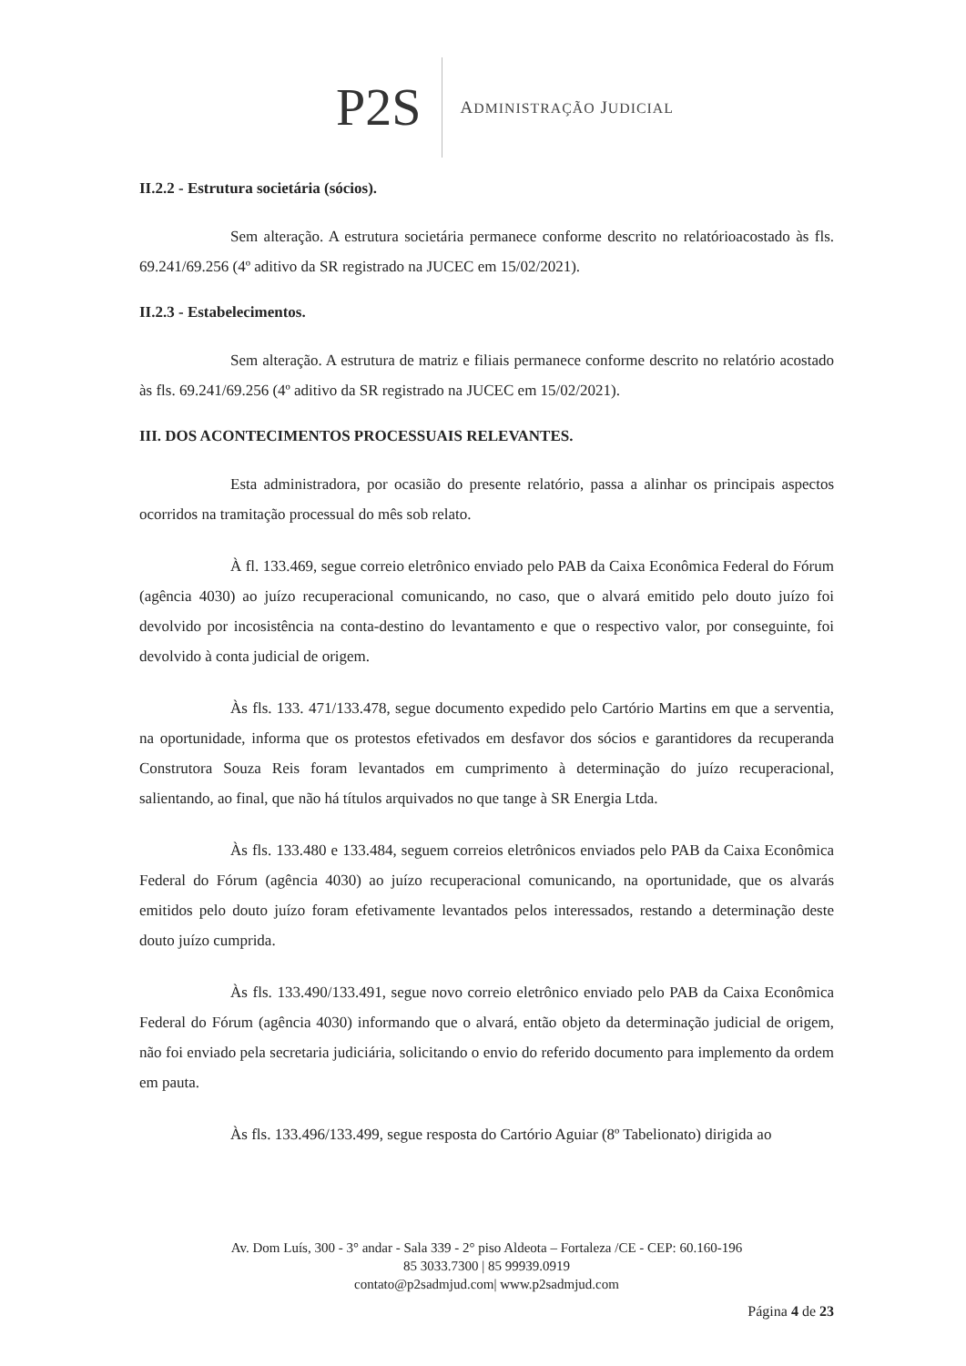P2S ADMINISTRAÇÃO JUDICIAL
II.2.2 - Estrutura societária (sócios).
Sem alteração. A estrutura societária permanece conforme descrito no relatórioacostado às fls. 69.241/69.256 (4º aditivo da SR registrado na JUCEC em 15/02/2021).
II.2.3 - Estabelecimentos.
Sem alteração. A estrutura de matriz e filiais permanece conforme descrito no relatório acostado às fls. 69.241/69.256 (4º aditivo da SR registrado na JUCEC em 15/02/2021).
III. DOS ACONTECIMENTOS PROCESSUAIS RELEVANTES.
Esta administradora, por ocasião do presente relatório, passa a alinhar os principais aspectos ocorridos na tramitação processual do mês sob relato.
À fl. 133.469, segue correio eletrônico enviado pelo PAB da Caixa Econômica Federal do Fórum (agência 4030) ao juízo recuperacional comunicando, no caso, que o alvará emitido pelo douto juízo foi devolvido por incosistência na conta-destino do levantamento e que o respectivo valor, por conseguinte, foi devolvido à conta judicial de origem.
Às fls. 133. 471/133.478, segue documento expedido pelo Cartório Martins em que a serventia, na oportunidade, informa que os protestos efetivados em desfavor dos sócios e garantidores da recuperanda Construtora Souza Reis foram levantados em cumprimento à determinação do juízo recuperacional, salientando, ao final, que não há títulos arquivados no que tange à SR Energia Ltda.
Às fls. 133.480 e 133.484, seguem correios eletrônicos enviados pelo PAB da Caixa Econômica Federal do Fórum (agência 4030) ao juízo recuperacional comunicando, na oportunidade, que os alvarás emitidos pelo douto juízo foram efetivamente levantados pelos interessados, restando a determinação deste douto juízo cumprida.
Às fls. 133.490/133.491, segue novo correio eletrônico enviado pelo PAB da Caixa Econômica Federal do Fórum (agência 4030) informando que o alvará, então objeto da determinação judicial de origem, não foi enviado pela secretaria judiciária, solicitando o envio do referido documento para implemento da ordem em pauta.
Às fls. 133.496/133.499, segue resposta do Cartório Aguiar (8º Tabelionato) dirigida ao
Av. Dom Luís, 300 - 3° andar - Sala 339 - 2° piso Aldeota – Fortaleza /CE - CEP: 60.160-196
85 3033.7300 | 85 99939.0919
contato@p2sadmjud.com| www.p2sadmjud.com
Página 4 de 23